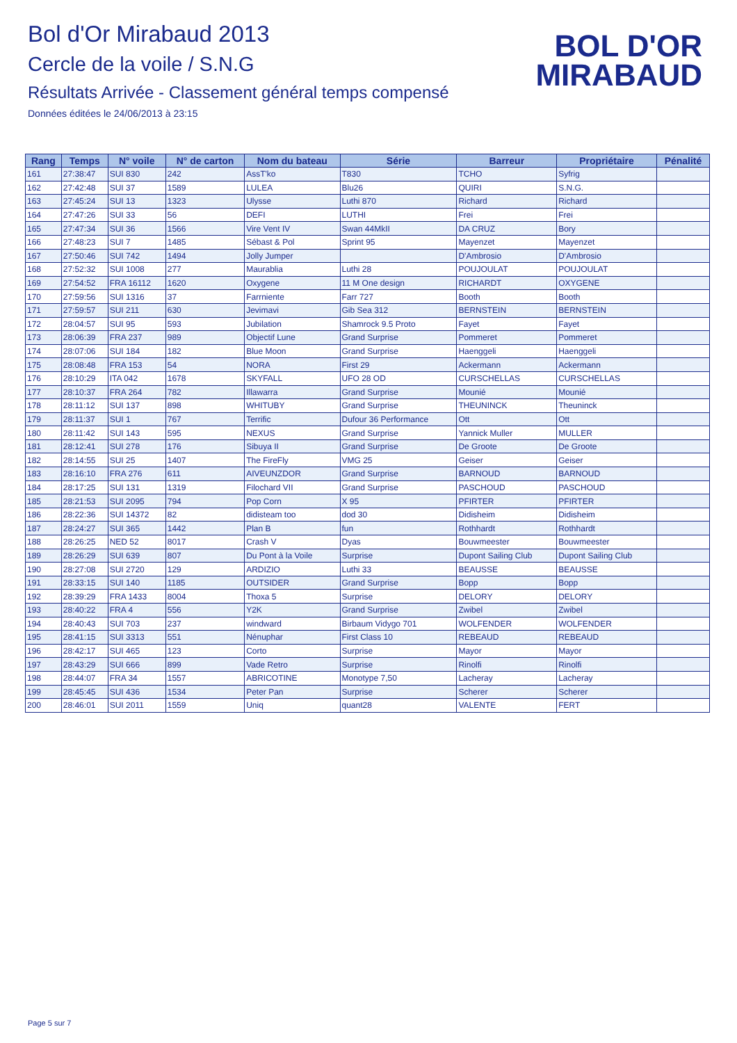Bol d'Or Mirabaud 2013
Cercle de la voile / S.N.G
Résultats Arrivée - Classement général temps compensé
Données éditées le 24/06/2013 à 23:15
BOL D'OR
MIRABAUD
| Rang | Temps | N° voile | N° de carton | Nom du bateau | Série | Barreur | Propriétaire | Pénalité |
| --- | --- | --- | --- | --- | --- | --- | --- | --- |
| 161 | 27:38:47 | SUI 830 | 242 | AssT'ko | T830 | TCHO | Syfrig | |
| 162 | 27:42:48 | SUI 37 | 1589 | LULEA | Blu26 | QUIRI | S.N.G. | |
| 163 | 27:45:24 | SUI 13 | 1323 | Ulysse | Luthi 870 | Richard | Richard | |
| 164 | 27:47:26 | SUI 33 | 56 | DEFI | LUTHI | Frei | Frei | |
| 165 | 27:47:34 | SUI 36 | 1566 | Vire Vent IV | Swan 44MkII | DA CRUZ | Bory | |
| 166 | 27:48:23 | SUI 7 | 1485 | Sébast & Pol | Sprint 95 | Mayenzet | Mayenzet | |
| 167 | 27:50:46 | SUI 742 | 1494 | Jolly Jumper | | D'Ambrosio | D'Ambrosio | |
| 168 | 27:52:32 | SUI 1008 | 277 | Maurablia | Luthi 28 | POUJOULAT | POUJOULAT | |
| 169 | 27:54:52 | FRA 16112 | 1620 | Oxygene | 11 M One design | RICHARDT | OXYGENE | |
| 170 | 27:59:56 | SUI 1316 | 37 | Farrniente | Farr 727 | Booth | Booth | |
| 171 | 27:59:57 | SUI 211 | 630 | Jevimavi | Gib Sea 312 | BERNSTEIN | BERNSTEIN | |
| 172 | 28:04:57 | SUI 95 | 593 | Jubilation | Shamrock 9.5 Proto | Fayet | Fayet | |
| 173 | 28:06:39 | FRA 237 | 989 | Objectif Lune | Grand Surprise | Pommeret | Pommeret | |
| 174 | 28:07:06 | SUI 184 | 182 | Blue Moon | Grand Surprise | Haenggeli | Haenggeli | |
| 175 | 28:08:48 | FRA 153 | 54 | NORA | First 29 | Ackermann | Ackermann | |
| 176 | 28:10:29 | ITA 042 | 1678 | SKYFALL | UFO 28 OD | CURSCHELLAS | CURSCHELLAS | |
| 177 | 28:10:37 | FRA 264 | 782 | Illawarra | Grand Surprise | Mounié | Mounié | |
| 178 | 28:11:12 | SUI 137 | 898 | WHITUBY | Grand Surprise | THEUNINCK | Theuninck | |
| 179 | 28:11:37 | SUI 1 | 767 | Terrific | Dufour 36 Performance | Ott | Ott | |
| 180 | 28:11:42 | SUI 143 | 595 | NEXUS | Grand Surprise | Yannick Muller | MULLER | |
| 181 | 28:12:41 | SUI 278 | 176 | Sibuya II | Grand Surprise | De Groote | De Groote | |
| 182 | 28:14:55 | SUI 25 | 1407 | The FireFly | VMG 25 | Geiser | Geiser | |
| 183 | 28:16:10 | FRA 276 | 611 | AIVEUNZDOR | Grand Surprise | BARNOUD | BARNOUD | |
| 184 | 28:17:25 | SUI 131 | 1319 | Filochard VII | Grand Surprise | PASCHOUD | PASCHOUD | |
| 185 | 28:21:53 | SUI 2095 | 794 | Pop Corn | X 95 | PFIRTER | PFIRTER | |
| 186 | 28:22:36 | SUI 14372 | 82 | didisteam too | dod 30 | Didisheim | Didisheim | |
| 187 | 28:24:27 | SUI 365 | 1442 | Plan B | fun | Rothhardt | Rothhardt | |
| 188 | 28:26:25 | NED 52 | 8017 | Crash V | Dyas | Bouwmeester | Bouwmeester | |
| 189 | 28:26:29 | SUI 639 | 807 | Du Pont à la Voile | Surprise | Dupont Sailing Club | Dupont Sailing Club | |
| 190 | 28:27:08 | SUI 2720 | 129 | ARDIZIO | Luthi 33 | BEAUSSE | BEAUSSE | |
| 191 | 28:33:15 | SUI 140 | 1185 | OUTSIDER | Grand Surprise | Bopp | Bopp | |
| 192 | 28:39:29 | FRA 1433 | 8004 | Thoxa 5 | Surprise | DELORY | DELORY | |
| 193 | 28:40:22 | FRA 4 | 556 | Y2K | Grand Surprise | Zwibel | Zwibel | |
| 194 | 28:40:43 | SUI 703 | 237 | windward | Birbaum Vidygo 701 | WOLFENDER | WOLFENDER | |
| 195 | 28:41:15 | SUI 3313 | 551 | Nénuphar | First Class 10 | REBEAUD | REBEAUD | |
| 196 | 28:42:17 | SUI 465 | 123 | Corto | Surprise | Mayor | Mayor | |
| 197 | 28:43:29 | SUI 666 | 899 | Vade Retro | Surprise | Rinolfi | Rinolfi | |
| 198 | 28:44:07 | FRA 34 | 1557 | ABRICOTINE | Monotype 7,50 | Lacheray | Lacheray | |
| 199 | 28:45:45 | SUI 436 | 1534 | Peter Pan | Surprise | Scherer | Scherer | |
| 200 | 28:46:01 | SUI 2011 | 1559 | Uniq | quant28 | VALENTE | FERT | |
Page 5 sur 7